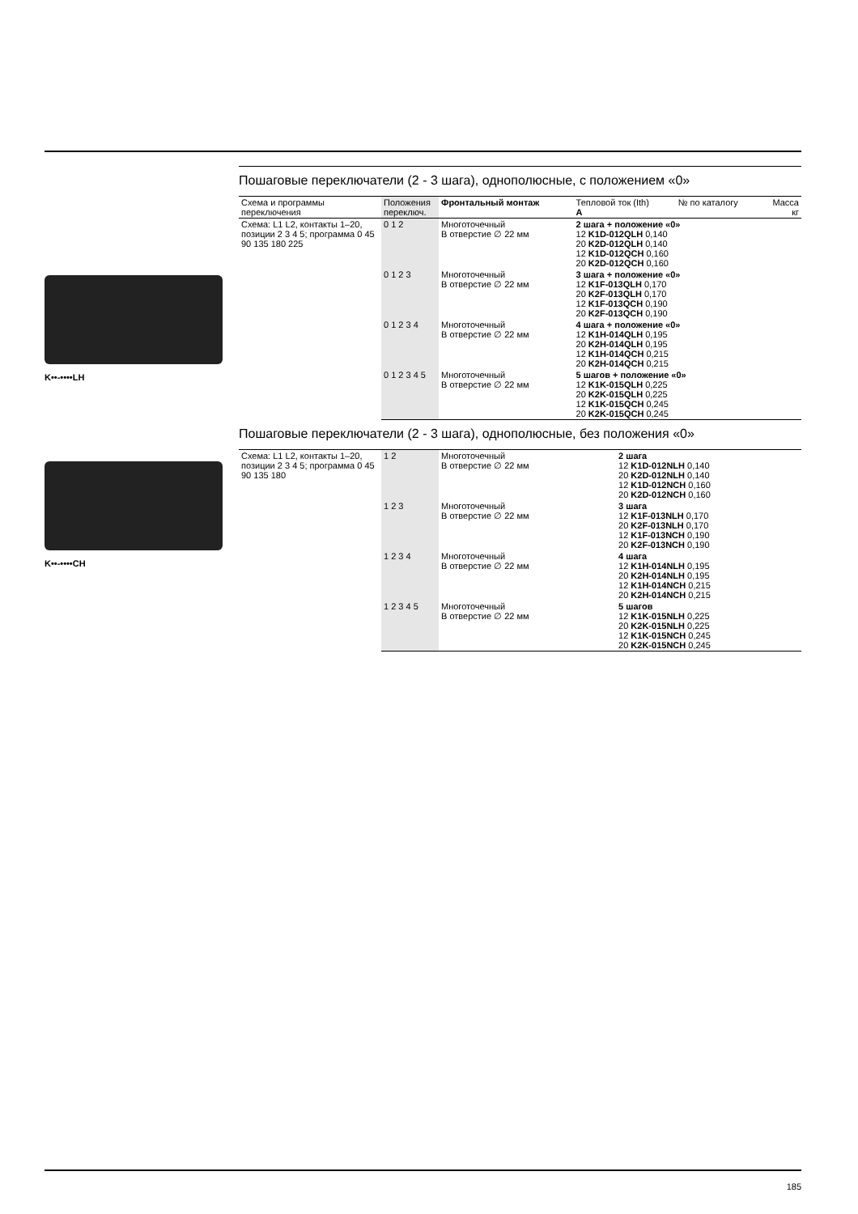K••-••••LH
K••-••••CH
Пошаговые переключатели (2 - 3 шага), однополюсные, с положением «0»
| Схема и программы переключения | Положения переключ. | Фронтальный монтаж | Тепловой ток (Ith) A | № по каталогу | Масса кг |
| --- | --- | --- | --- | --- | --- |
| Схема: L1 L2, контакты 1–20, позиции 2 3 4 5; программа 0 45 90 135 180 225 | 0 1 2 | Многоточечный В отверстие ∅ 22 мм | 2 шага + положение «0» 12 K1D-012QLH 0,140 20 K2D-012QLH 0,140 12 K1D-012QCH 0,160 20 K2D-012QCH 0,160 | | |
| | 0 1 2 3 | Многоточечный В отверстие ∅ 22 мм | 3 шага + положение «0» 12 K1F-013QLH 0,170 20 K2F-013QLH 0,170 12 K1F-013QCH 0,190 20 K2F-013QCH 0,190 | | |
| | 0 1 2 3 4 | Многоточечный В отверстие ∅ 22 мм | 4 шага + положение «0» 12 K1H-014QLH 0,195 20 K2H-014QLH 0,195 12 K1H-014QCH 0,215 20 K2H-014QCH 0,215 | | |
| | 0 1 2 3 4 5 | Многоточечный В отверстие ∅ 22 мм | 5 шагов + положение «0» 12 K1K-015QLH 0,225 20 K2K-015QLH 0,225 12 K1K-015QCH 0,245 20 K2K-015QCH 0,245 | | |
Пошаговые переключатели (2 - 3 шага), однополюсные, без положения «0»
| Схема: L1 L2, контакты 1–20, позиции 2 3 4 5; программа 0 45 90 135 180 | 1 2 | Многоточечный В отверстие ∅ 22 мм | 2 шага 12 K1D-012NLH 0,140 20 K2D-012NLH 0,140 12 K1D-012NCH 0,160 20 K2D-012NCH 0,160 |
| | 1 2 3 | Многоточечный В отверстие ∅ 22 мм | 3 шага 12 K1F-013NLH 0,170 20 K2F-013NLH 0,170 12 K1F-013NCH 0,190 20 K2F-013NCH 0,190 |
| | 1 2 3 4 | Многоточечный В отверстие ∅ 22 мм | 4 шага 12 K1H-014NLH 0,195 20 K2H-014NLH 0,195 12 K1H-014NCH 0,215 20 K2H-014NCH 0,215 |
| | 1 2 3 4 5 | Многоточечный В отверстие ∅ 22 мм | 5 шагов 12 K1K-015NLH 0,225 20 K2K-015NLH 0,225 12 K1K-015NCH 0,245 20 K2K-015NCH 0,245 |
185